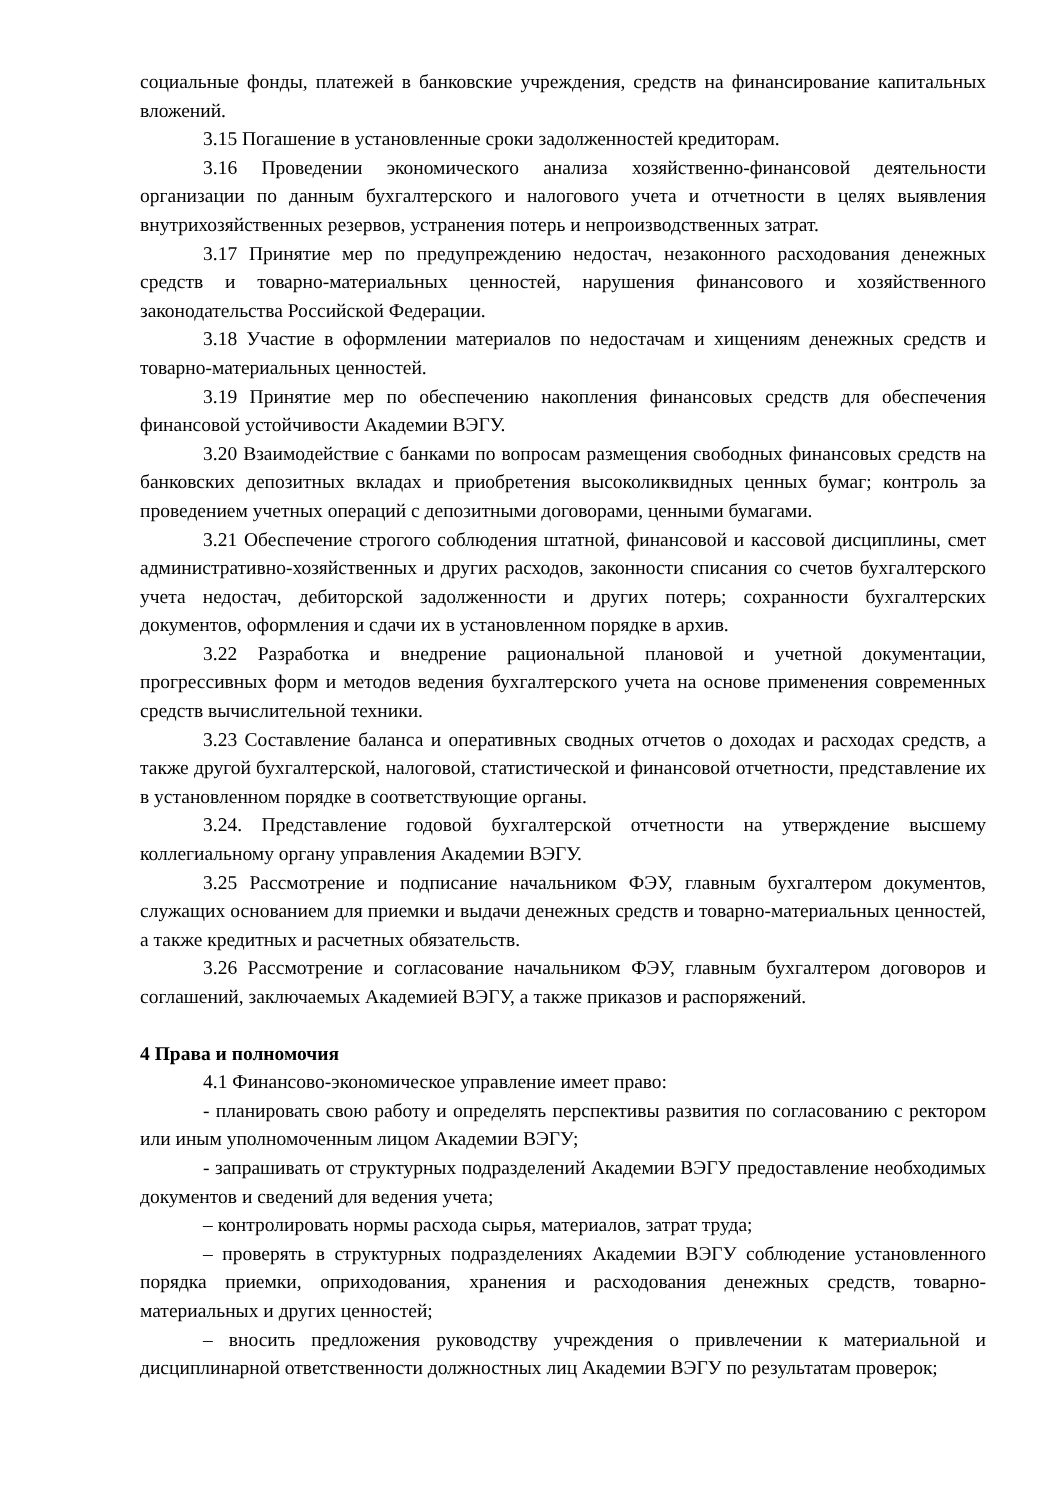социальные фонды, платежей в банковские учреждения, средств на финансирование капитальных вложений.
3.15 Погашение в установленные сроки задолженностей кредиторам.
3.16 Проведении экономического анализа хозяйственно-финансовой деятельности организации по данным бухгалтерского и налогового учета и отчетности в целях выявления внутрихозяйственных резервов, устранения потерь и непроизводственных затрат.
3.17 Принятие мер по предупреждению недостач, незаконного расходования денежных средств и товарно-материальных ценностей, нарушения финансового и хозяйственного законодательства Российской Федерации.
3.18 Участие в оформлении материалов по недостачам и хищениям денежных средств и товарно-материальных ценностей.
3.19 Принятие мер по обеспечению накопления финансовых средств для обеспечения финансовой устойчивости Академии ВЭГУ.
3.20 Взаимодействие с банками по вопросам размещения свободных финансовых средств на банковских депозитных вкладах и приобретения высоколиквидных ценных бумаг; контроль за проведением учетных операций с депозитными договорами, ценными бумагами.
3.21 Обеспечение строгого соблюдения штатной, финансовой и кассовой дисциплины, смет административно-хозяйственных и других расходов, законности списания со счетов бухгалтерского учета недостач, дебиторской задолженности и других потерь; сохранности бухгалтерских документов, оформления и сдачи их в установленном порядке в архив.
3.22 Разработка и внедрение рациональной плановой и учетной документации, прогрессивных форм и методов ведения бухгалтерского учета на основе применения современных средств вычислительной техники.
3.23 Составление баланса и оперативных сводных отчетов о доходах и расходах средств, а также другой бухгалтерской, налоговой, статистической и финансовой отчетности, представление их в установленном порядке в соответствующие органы.
3.24. Представление годовой бухгалтерской отчетности на утверждение высшему коллегиальному органу управления Академии ВЭГУ.
3.25 Рассмотрение и подписание начальником ФЭУ, главным бухгалтером документов, служащих основанием для приемки и выдачи денежных средств и товарно-материальных ценностей, а также кредитных и расчетных обязательств.
3.26 Рассмотрение и согласование начальником ФЭУ, главным бухгалтером договоров и соглашений, заключаемых Академией ВЭГУ, а также приказов и распоряжений.
4 Права и полномочия
4.1 Финансово-экономическое управление имеет право:
- планировать свою работу и определять перспективы развития по согласованию с ректором или иным уполномоченным лицом Академии ВЭГУ;
- запрашивать от структурных подразделений Академии ВЭГУ предоставление необходимых документов и сведений для ведения учета;
– контролировать нормы расхода сырья, материалов, затрат труда;
– проверять в структурных подразделениях Академии ВЭГУ соблюдение установленного порядка приемки, оприходования, хранения и расходования денежных средств, товарно-материальных и других ценностей;
– вносить предложения руководству учреждения о привлечении к материальной и дисциплинарной ответственности должностных лиц Академии ВЭГУ по результатам проверок;